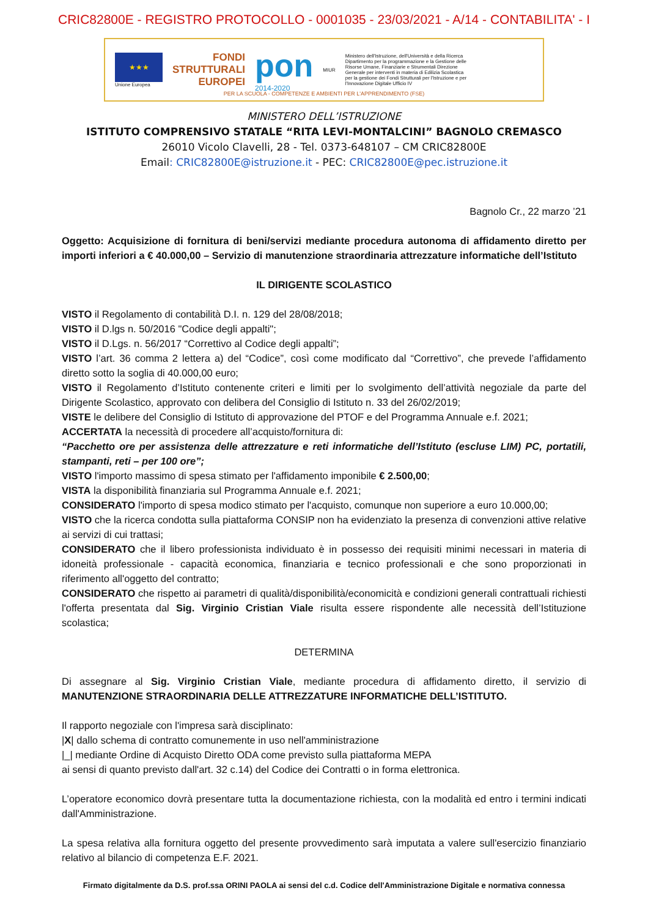CRIC82800E - REGISTRO PROTOCOLLO - 0001035 - 23/03/2021 - A/14 - CONTABILITA' - I
★★★
Unione Europea
FONDI
STRUTTURALI
EUROPEI
pon
2014-2020
MIUR
Ministero dell'Istruzione, dell'Università e della Ricerca Dipartimento per la programmazione e la Gestione delle Risorse Umane, Finanziarie e Strumentali Direzione Generale per interventi in materia di Edilizia Scolastica per la gestione dei Fondi Strutturali per l'Istruzione e per l'Innovazione Digitale Ufficio IV
PER LA SCUOLA - COMPETENZE E AMBIENTI PER L'APPRENDIMENTO (FSE)
MINISTERO DELL’ISTRUZIONE
ISTITUTO COMPRENSIVO STATALE “RITA LEVI-MONTALCINI” BAGNOLO CREMASCO
26010 Vicolo Clavelli, 28 - Tel. 0373-648107 – CM CRIC82800E
Email: CRIC82800E@istruzione.it - PEC: CRIC82800E@pec.istruzione.it
Bagnolo Cr., 22 marzo ’21
Oggetto: Acquisizione di fornitura di beni/servizi mediante procedura autonoma di affidamento diretto per importi inferiori a € 40.000,00 – Servizio di manutenzione straordinaria attrezzature informatiche dell’Istituto
IL DIRIGENTE SCOLASTICO
VISTO il Regolamento di contabilità D.I. n. 129 del 28/08/2018;
VISTO il D.lgs n. 50/2016 "Codice degli appalti";
VISTO il D.Lgs. n. 56/2017 “Correttivo al Codice degli appalti”;
VISTO l’art. 36 comma 2 lettera a) del “Codice”, così come modificato dal “Correttivo”, che prevede l’affidamento diretto sotto la soglia di 40.000,00 euro;
VISTO il Regolamento d’Istituto contenente criteri e limiti per lo svolgimento dell’attività negoziale da parte del Dirigente Scolastico, approvato con delibera del Consiglio di Istituto n. 33 del 26/02/2019;
VISTE le delibere del Consiglio di Istituto di approvazione del PTOF e del Programma Annuale e.f. 2021;
ACCERTATA la necessità di procedere all’acquisto/fornitura di:
“Pacchetto ore per assistenza delle attrezzature e reti informatiche dell’Istituto (escluse LIM) PC, portatili, stampanti, reti – per 100 ore”;
VISTO l'importo massimo di spesa stimato per l'affidamento imponibile € 2.500,00;
VISTA la disponibilità finanziaria sul Programma Annuale e.f. 2021;
CONSIDERATO l'importo di spesa modico stimato per l'acquisto, comunque non superiore a euro 10.000,00;
VISTO che la ricerca condotta sulla piattaforma CONSIP non ha evidenziato la presenza di convenzioni attive relative ai servizi di cui trattasi;
CONSIDERATO che il libero professionista individuato è in possesso dei requisiti minimi necessari in materia di idoneità professionale - capacità economica, finanziaria e tecnico professionali e che sono proporzionati in riferimento all'oggetto del contratto;
CONSIDERATO che rispetto ai parametri di qualità/disponibilità/economicità e condizioni generali contrattuali richiesti l'offerta presentata dal Sig. Virginio Cristian Viale risulta essere rispondente alle necessità dell’Istituzione scolastica;
DETERMINA
Di assegnare al Sig. Virginio Cristian Viale, mediante procedura di affidamento diretto, il servizio di MANUTENZIONE STRAORDINARIA DELLE ATTREZZATURE INFORMATICHE DELL’ISTITUTO.
Il rapporto negoziale con l'impresa sarà disciplinato:
|X| dallo schema di contratto comunemente in uso nell'amministrazione
|_| mediante Ordine di Acquisto Diretto ODA come previsto sulla piattaforma MEPA
ai sensi di quanto previsto dall'art. 32 c.14) del Codice dei Contratti o in forma elettronica.
L’operatore economico dovrà presentare tutta la documentazione richiesta, con la modalità ed entro i termini indicati dall'Amministrazione.
La spesa relativa alla fornitura oggetto del presente provvedimento sarà imputata a valere sull'esercizio finanziario relativo al bilancio di competenza E.F. 2021.
Firmato digitalmente da D.S. prof.ssa ORINI PAOLA ai sensi del c.d. Codice dell'Amministrazione Digitale e normativa connessa